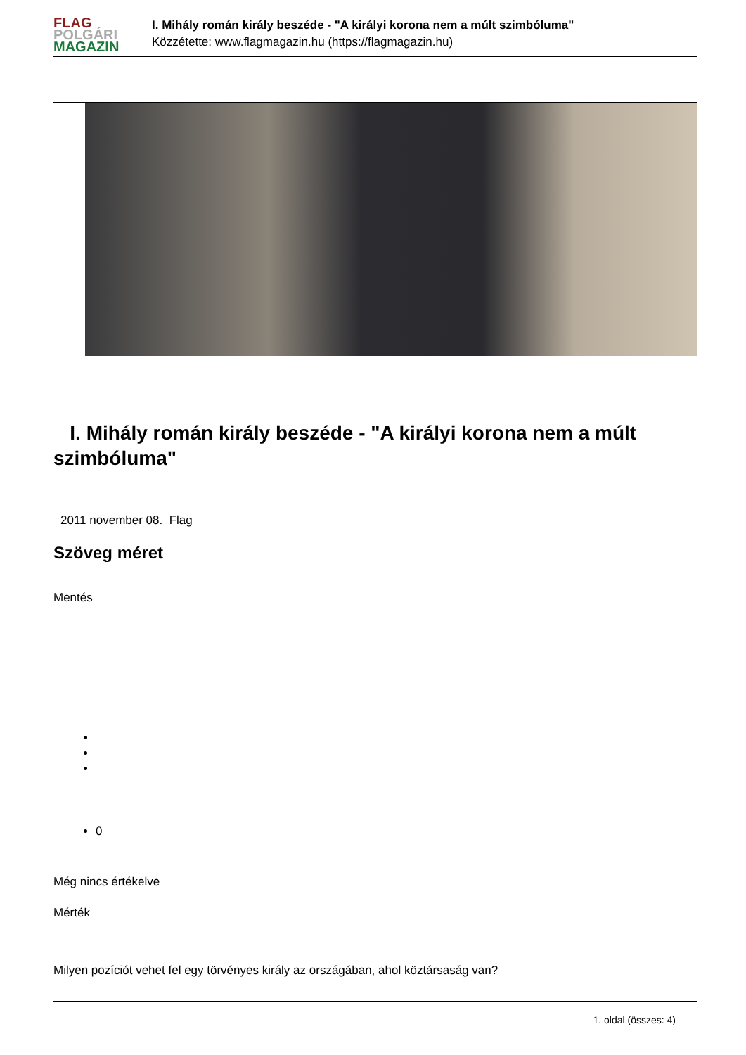FLAG
POLGÁRI
MAGAZIN
I. Mihály román király beszéde - "A királyi korona nem a múlt szimbóluma"
Közzétette: www.flagmagazin.hu (https://flagmagazin.hu)
I. Mihály román király beszéde - "A királyi korona nem a múlt szimbóluma"
2011 november 08. Flag
Szöveg méret
Mentés
0
Még nincs értékelve
Mérték
Milyen pozíciót vehet fel egy törvényes király az országában, ahol köztársaság van?
1. oldal (összes: 4)